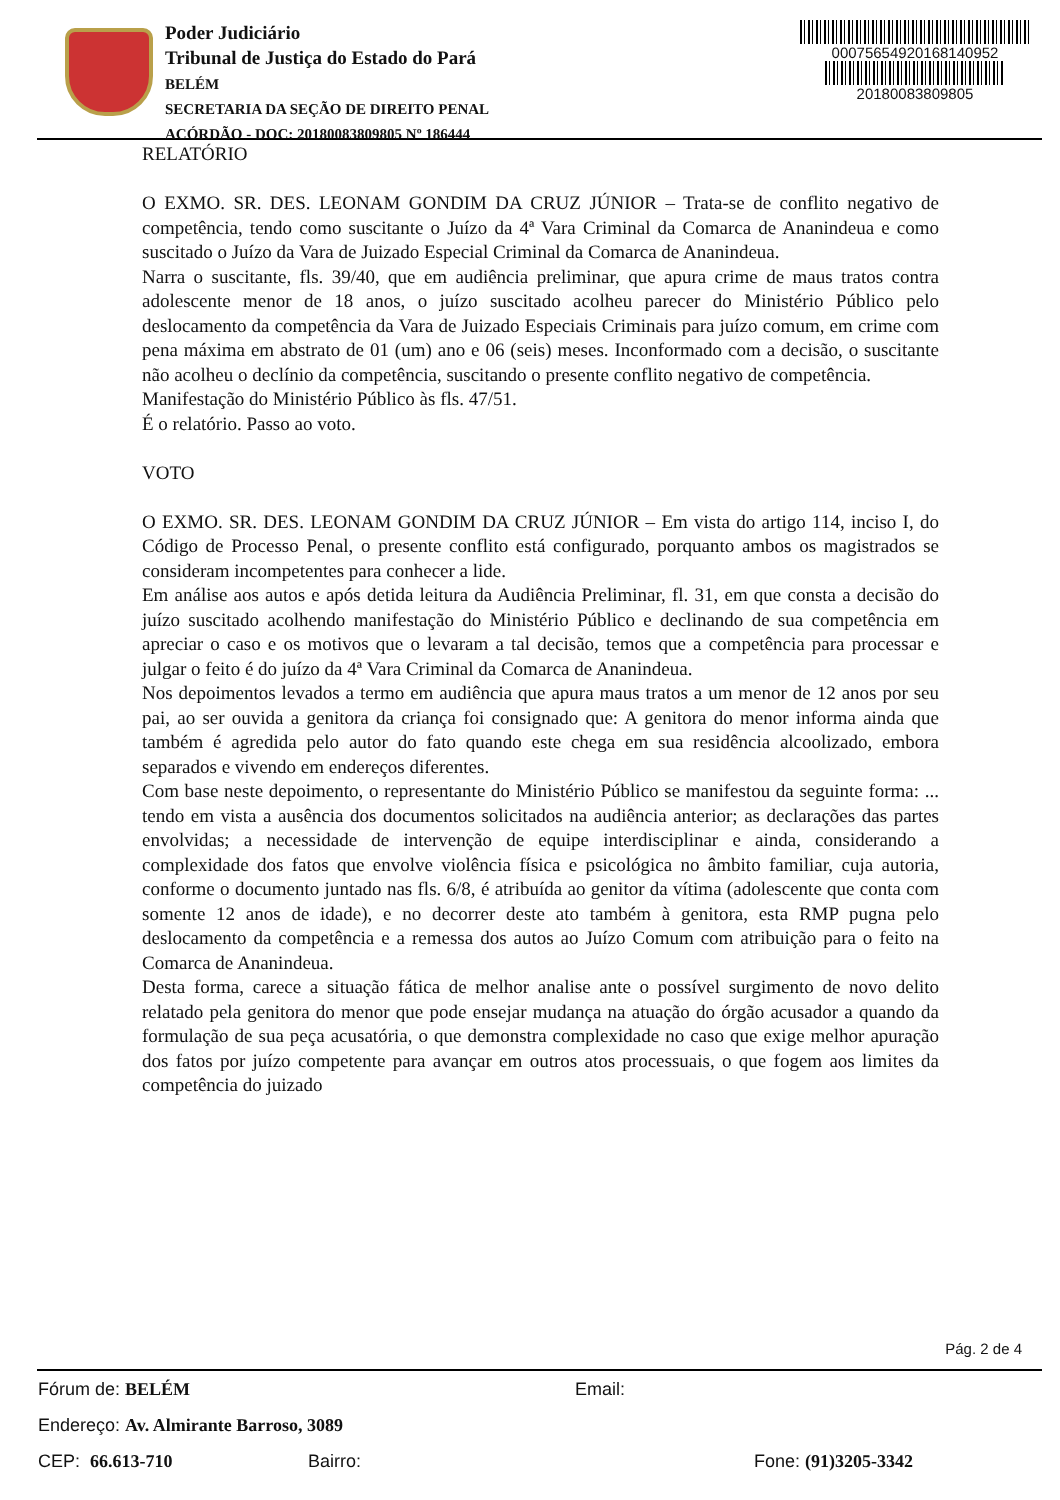Poder Judiciário
Tribunal de Justiça do Estado do Pará
BELÉM
SECRETARIA DA SEÇÃO DE DIREITO PENAL
ACÓRDÃO - DOC: 20180083809805 Nº 186444
00075654920168140952
20180083809805
RELATÓRIO
O EXMO. SR. DES. LEONAM GONDIM DA CRUZ JÚNIOR – Trata-se de conflito negativo de competência, tendo como suscitante o Juízo da 4ª Vara Criminal da Comarca de Ananindeua e como suscitado o Juízo da Vara de Juizado Especial Criminal da Comarca de Ananindeua.
Narra o suscitante, fls. 39/40, que em audiência preliminar, que apura crime de maus tratos contra adolescente menor de 18 anos, o juízo suscitado acolheu parecer do Ministério Público pelo deslocamento da competência da Vara de Juizado Especiais Criminais para juízo comum, em crime com pena máxima em abstrato de 01 (um) ano e 06 (seis) meses. Inconformado com a decisão, o suscitante não acolheu o declínio da competência, suscitando o presente conflito negativo de competência.
Manifestação do Ministério Público às fls. 47/51.
É o relatório. Passo ao voto.
VOTO
O EXMO. SR. DES. LEONAM GONDIM DA CRUZ JÚNIOR – Em vista do artigo 114, inciso I, do Código de Processo Penal, o presente conflito está configurado, porquanto ambos os magistrados se consideram incompetentes para conhecer a lide.
Em análise aos autos e após detida leitura da Audiência Preliminar, fl. 31, em que consta a decisão do juízo suscitado acolhendo manifestação do Ministério Público e declinando de sua competência em apreciar o caso e os motivos que o levaram a tal decisão, temos que a competência para processar e julgar o feito é do juízo da 4ª Vara Criminal da Comarca de Ananindeua.
Nos depoimentos levados a termo em audiência que apura maus tratos a um menor de 12 anos por seu pai, ao ser ouvida a genitora da criança foi consignado que: A genitora do menor informa ainda que também é agredida pelo autor do fato quando este chega em sua residência alcoolizado, embora separados e vivendo em endereços diferentes.
Com base neste depoimento, o representante do Ministério Público se manifestou da seguinte forma: ... tendo em vista a ausência dos documentos solicitados na audiência anterior; as declarações das partes envolvidas; a necessidade de intervenção de equipe interdisciplinar e ainda, considerando a complexidade dos fatos que envolve violência física e psicológica no âmbito familiar, cuja autoria, conforme o documento juntado nas fls. 6/8, é atribuída ao genitor da vítima (adolescente que conta com somente 12 anos de idade), e no decorrer deste ato também à genitora, esta RMP pugna pelo deslocamento da competência e a remessa dos autos ao Juízo Comum com atribuição para o feito na Comarca de Ananindeua.
Desta forma, carece a situação fática de melhor analise ante o possível surgimento de novo delito relatado pela genitora do menor que pode ensejar mudança na atuação do órgão acusador a quando da formulação de sua peça acusatória, o que demonstra complexidade no caso que exige melhor apuração dos fatos por juízo competente para avançar em outros atos processuais, o que fogem aos limites da competência do juizado
Pág. 2 de 4
Fórum de: BELÉM Email:
Endereço: Av. Almirante Barroso, 3089
CEP: 66.613-710 Bairro: Fone: (91)3205-3342